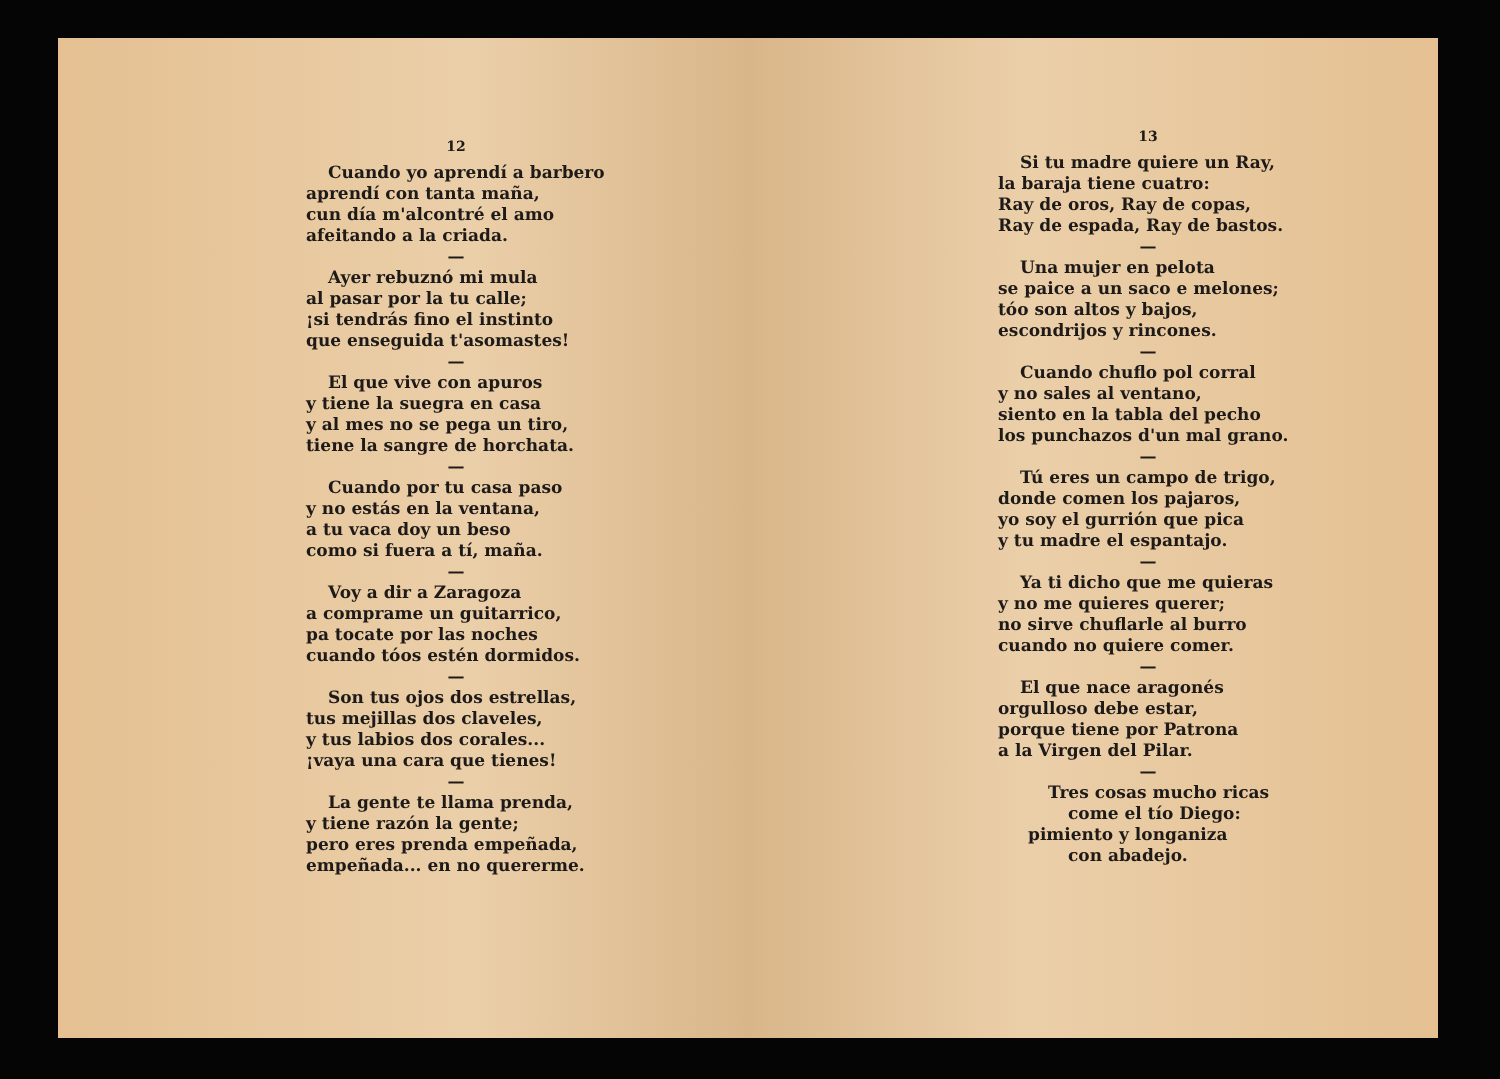12
Cuando yo aprendí a barbero
aprendí con tanta maña,
cun día m'alcontré el amo
afeitando a la criada.
—
Ayer rebuznó mi mula
al pasar por la tu calle;
¡si tendrás fino el instinto
que enseguida t'asomastes!
—
El que vive con apuros
y tiene la suegra en casa
y al mes no se pega un tiro,
tiene la sangre de horchata.
—
Cuando por tu casa paso
y no estás en la ventana,
a tu vaca doy un beso
como si fuera a tí, maña.
—
Voy a dir a Zaragoza
a comprame un guitarrico,
pa tocate por las noches
cuando tóos estén dormidos.
—
Son tus ojos dos estrellas,
tus mejillas dos claveles,
y tus labios dos corales...
¡vaya una cara que tienes!
—
La gente te llama prenda,
y tiene razón la gente;
pero eres prenda empeñada,
empeñada... en no quererme.
13
Si tu madre quiere un Ray,
la baraja tiene cuatro:
Ray de oros, Ray de copas,
Ray de espada, Ray de bastos.
—
Una mujer en pelota
se paice a un saco e melones;
tóo son altos y bajos,
escondrijos y rincones.
—
Cuando chuflo pol corral
y no sales al ventano,
siento en la tabla del pecho
los punchazos d'un mal grano.
—
Tú eres un campo de trigo,
donde comen los pajaros,
yo soy el gurrión que pica
y tu madre el espantajo.
—
Ya ti dicho que me quieras
y no me quieres querer;
no sirve chuflarle al burro
cuando no quiere comer.
—
El que nace aragonés
orgulloso debe estar,
porque tiene por Patrona
a la Virgen del Pilar.
—
Tres cosas mucho ricas
come el tío Diego:
pimiento y longaniza
con abadejo.